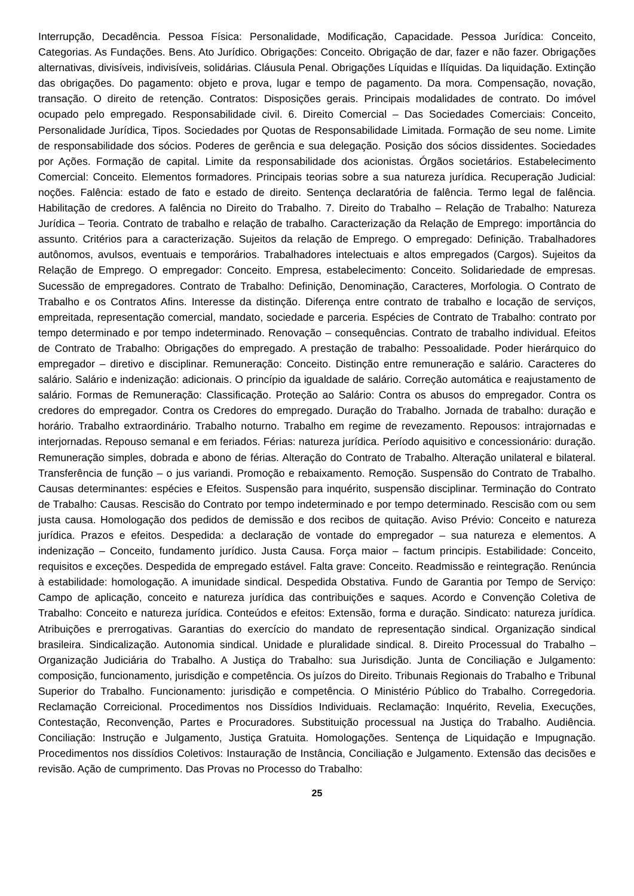Interrupção, Decadência. Pessoa Física: Personalidade, Modificação, Capacidade. Pessoa Jurídica: Conceito, Categorias. As Fundações. Bens. Ato Jurídico. Obrigações: Conceito. Obrigação de dar, fazer e não fazer. Obrigações alternativas, divisíveis, indivisíveis, solidárias. Cláusula Penal. Obrigações Líquidas e Ilíquidas. Da liquidação. Extinção das obrigações. Do pagamento: objeto e prova, lugar e tempo de pagamento. Da mora. Compensação, novação, transação. O direito de retenção. Contratos: Disposições gerais. Principais modalidades de contrato. Do imóvel ocupado pelo empregado. Responsabilidade civil. 6. Direito Comercial – Das Sociedades Comerciais: Conceito, Personalidade Jurídica, Tipos. Sociedades por Quotas de Responsabilidade Limitada. Formação de seu nome. Limite de responsabilidade dos sócios. Poderes de gerência e sua delegação. Posição dos sócios dissidentes. Sociedades por Ações. Formação de capital. Limite da responsabilidade dos acionistas. Órgãos societários. Estabelecimento Comercial: Conceito. Elementos formadores. Principais teorias sobre a sua natureza jurídica. Recuperação Judicial: noções. Falência: estado de fato e estado de direito. Sentença declaratória de falência. Termo legal de falência. Habilitação de credores. A falência no Direito do Trabalho. 7. Direito do Trabalho – Relação de Trabalho: Natureza Jurídica – Teoria. Contrato de trabalho e relação de trabalho. Caracterização da Relação de Emprego: importância do assunto. Critérios para a caracterização. Sujeitos da relação de Emprego. O empregado: Definição. Trabalhadores autônomos, avulsos, eventuais e temporários. Trabalhadores intelectuais e altos empregados (Cargos). Sujeitos da Relação de Emprego. O empregador: Conceito. Empresa, estabelecimento: Conceito. Solidariedade de empresas. Sucessão de empregadores. Contrato de Trabalho: Definição, Denominação, Caracteres, Morfologia. O Contrato de Trabalho e os Contratos Afins. Interesse da distinção. Diferença entre contrato de trabalho e locação de serviços, empreitada, representação comercial, mandato, sociedade e parceria. Espécies de Contrato de Trabalho: contrato por tempo determinado e por tempo indeterminado. Renovação – consequências. Contrato de trabalho individual. Efeitos de Contrato de Trabalho: Obrigações do empregado. A prestação de trabalho: Pessoalidade. Poder hierárquico do empregador – diretivo e disciplinar. Remuneração: Conceito. Distinção entre remuneração e salário. Caracteres do salário. Salário e indenização: adicionais. O princípio da igualdade de salário. Correção automática e reajustamento de salário. Formas de Remuneração: Classificação. Proteção ao Salário: Contra os abusos do empregador. Contra os credores do empregador. Contra os Credores do empregado. Duração do Trabalho. Jornada de trabalho: duração e horário. Trabalho extraordinário. Trabalho noturno. Trabalho em regime de revezamento. Repousos: intrajornadas e interjornadas. Repouso semanal e em feriados. Férias: natureza jurídica. Período aquisitivo e concessionário: duração. Remuneração simples, dobrada e abono de férias. Alteração do Contrato de Trabalho. Alteração unilateral e bilateral. Transferência de função – o jus variandi. Promoção e rebaixamento. Remoção. Suspensão do Contrato de Trabalho. Causas determinantes: espécies e Efeitos. Suspensão para inquérito, suspensão disciplinar. Terminação do Contrato de Trabalho: Causas. Rescisão do Contrato por tempo indeterminado e por tempo determinado. Rescisão com ou sem justa causa. Homologação dos pedidos de demissão e dos recibos de quitação. Aviso Prévio: Conceito e natureza jurídica. Prazos e efeitos. Despedida: a declaração de vontade do empregador – sua natureza e elementos. A indenização – Conceito, fundamento jurídico. Justa Causa. Força maior – factum principis. Estabilidade: Conceito, requisitos e exceções. Despedida de empregado estável. Falta grave: Conceito. Readmissão e reintegração. Renúncia à estabilidade: homologação. A imunidade sindical. Despedida Obstativa. Fundo de Garantia por Tempo de Serviço: Campo de aplicação, conceito e natureza jurídica das contribuições e saques. Acordo e Convenção Coletiva de Trabalho: Conceito e natureza jurídica. Conteúdos e efeitos: Extensão, forma e duração. Sindicato: natureza jurídica. Atribuições e prerrogativas. Garantias do exercício do mandato de representação sindical. Organização sindical brasileira. Sindicalização. Autonomia sindical. Unidade e pluralidade sindical. 8. Direito Processual do Trabalho – Organização Judiciária do Trabalho. A Justiça do Trabalho: sua Jurisdição. Junta de Conciliação e Julgamento: composição, funcionamento, jurisdição e competência. Os juízos do Direito. Tribunais Regionais do Trabalho e Tribunal Superior do Trabalho. Funcionamento: jurisdição e competência. O Ministério Público do Trabalho. Corregedoria. Reclamação Correicional. Procedimentos nos Dissídios Individuais. Reclamação: Inquérito, Revelia, Execuções, Contestação, Reconvenção, Partes e Procuradores. Substituição processual na Justiça do Trabalho. Audiência. Conciliação: Instrução e Julgamento, Justiça Gratuita. Homologações. Sentença de Liquidação e Impugnação. Procedimentos nos dissídios Coletivos: Instauração de Instância, Conciliação e Julgamento. Extensão das decisões e revisão. Ação de cumprimento. Das Provas no Processo do Trabalho:
25